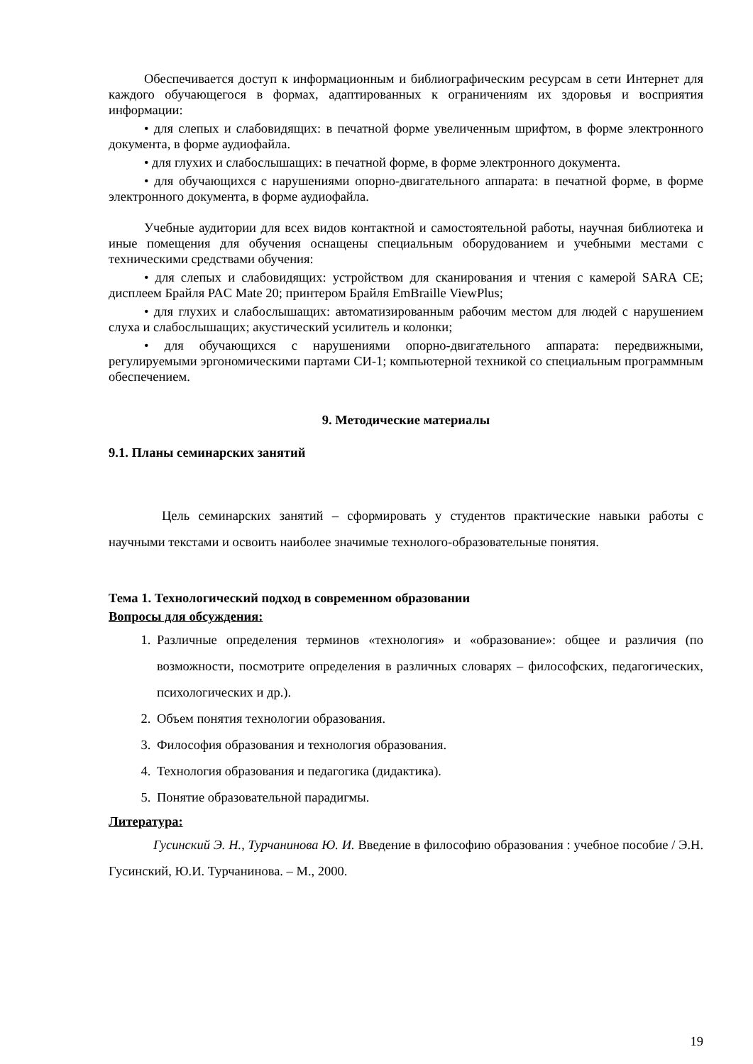Обеспечивается доступ к информационным и библиографическим ресурсам в сети Интернет для каждого обучающегося в формах, адаптированных к ограничениям их здоровья и восприятия информации:
• для слепых и слабовидящих: в печатной форме увеличенным шрифтом, в форме электронного документа, в форме аудиофайла.
• для глухих и слабослышащих: в печатной форме, в форме электронного документа.
• для обучающихся с нарушениями опорно-двигательного аппарата: в печатной форме, в форме электронного документа, в форме аудиофайла.
Учебные аудитории для всех видов контактной и самостоятельной работы, научная библиотека и иные помещения для обучения оснащены специальным оборудованием и учебными местами с техническими средствами обучения:
• для слепых и слабовидящих: устройством для сканирования и чтения с камерой SARA CE; дисплеем Брайля PAC Mate 20; принтером Брайля EmBraille ViewPlus;
• для глухих и слабослышащих: автоматизированным рабочим местом для людей с нарушением слуха и слабослышащих; акустический усилитель и колонки;
• для обучающихся с нарушениями опорно-двигательного аппарата: передвижными, регулируемыми эргономическими партами СИ-1; компьютерной техникой со специальным программным обеспечением.
9. Методические материалы
9.1. Планы семинарских занятий
Цель семинарских занятий – сформировать у студентов практические навыки работы с научными текстами и освоить наиболее значимые технолого-образовательные понятия.
Тема 1. Технологический подход в современном образовании
Вопросы для обсуждения:
1. Различные определения терминов «технология» и «образование»: общее и различия (по возможности, посмотрите определения в различных словарях – философских, педагогических, психологических и др.).
2. Объем понятия технологии образования.
3. Философия образования и технология образования.
4. Технология образования и педагогика (дидактика).
5. Понятие образовательной парадигмы.
Литература:
Гусинский Э. Н., Турчанинова Ю. И. Введение в философию образования : учебное пособие / Э.Н. Гусинский, Ю.И. Турчанинова. – М., 2000.
19